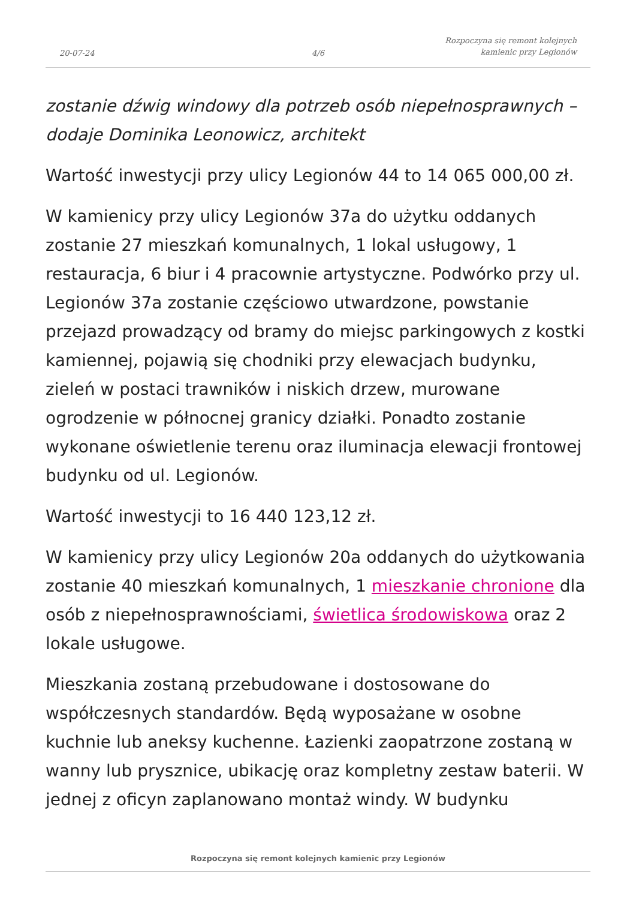20-07-24
4/6
Rozpoczyna się remont kolejnych
kamienic przy Legionów
zostanie dźwig windowy dla potrzeb osób niepełnosprawnych – dodaje Dominika Leonowicz, architekt
Wartość inwestycji przy ulicy Legionów 44 to 14 065 000,00 zł.
W kamienicy przy ulicy Legionów 37a do użytku oddanych zostanie 27 mieszkań komunalnych, 1 lokal usługowy, 1 restauracja, 6 biur i 4 pracownie artystyczne. Podwórko przy ul. Legionów 37a zostanie częściowo utwardzone, powstanie przejazd prowadzący od bramy do miejsc parkingowych z kostki kamiennej, pojawią się chodniki przy elewacjach budynku, zieleń w postaci trawników i niskich drzew, murowane ogrodzenie w północnej granicy działki. Ponadto zostanie wykonane oświetlenie terenu oraz iluminacja elewacji frontowej budynku od ul. Legionów.
Wartość inwestycji to 16 440 123,12 zł.
W kamienicy przy ulicy Legionów 20a oddanych do użytkowania zostanie 40 mieszkań komunalnych, 1 mieszkanie chronione dla osób z niepełnosprawnościami, świetlica środowiskowa oraz 2 lokale usługowe.
Mieszkania zostaną przebudowane i dostosowane do współczesnych standardów. Będą wyposażane w osobne kuchnie lub aneksy kuchenne. Łazienki zaopatrzone zostaną w wanny lub prysznice, ubikację oraz kompletny zestaw baterii. W jednej z oficyn zaplanowano montaż windy. W budynku
Rozpoczyna się remont kolejnych kamienic przy Legionów